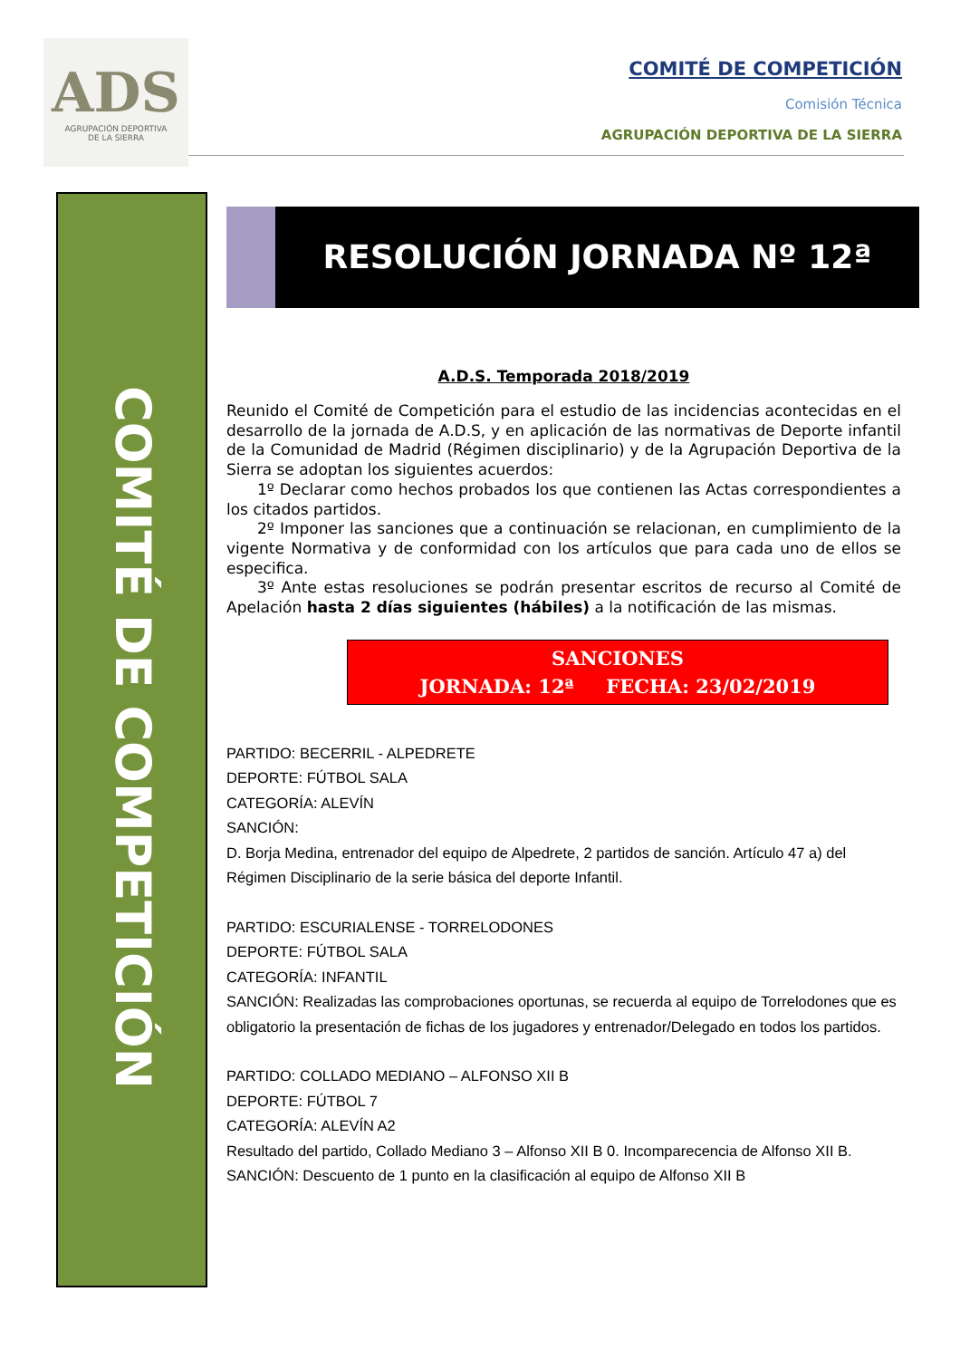ADS
AGRUPACIÓN DEPORTIVA
DE LA SIERRA
COMITÉ DE COMPETICIÓN
Comisión Técnica
AGRUPACIÓN DEPORTIVA DE LA SIERRA
COMITÉ DE COMPETICIÓN
RESOLUCIÓN JORNADA Nº 12ª
A.D.S. Temporada 2018/2019
Reunido el Comité de Competición para el estudio de las incidencias acontecidas en el desarrollo de la jornada de A.D.S, y en aplicación de las normativas de Deporte infantil de la Comunidad de Madrid (Régimen disciplinario) y de la Agrupación Deportiva de la Sierra se adoptan los siguientes acuerdos:
  1º Declarar como hechos probados los que contienen las Actas correspondientes a los citados partidos.
  2º Imponer las sanciones que a continuación se relacionan, en cumplimiento de la vigente Normativa y de conformidad con los artículos que para cada uno de ellos se especifica.
  3º Ante estas resoluciones se podrán presentar escritos de recurso al Comité de Apelación hasta 2 días siguientes (hábiles) a la notificación de las mismas.
SANCIONES
JORNADA: 12ª   FECHA: 23/02/2019
PARTIDO: BECERRIL - ALPEDRETE
DEPORTE: FÚTBOL SALA
CATEGORÍA: ALEVÍN
SANCIÓN:
D. Borja Medina, entrenador del equipo de Alpedrete, 2 partidos de sanción. Artículo 47 a) del Régimen Disciplinario de la serie básica del deporte Infantil.
PARTIDO: ESCURIALENSE - TORRELODONES
DEPORTE: FÚTBOL SALA
CATEGORÍA: INFANTIL
SANCIÓN: Realizadas las comprobaciones oportunas, se recuerda al equipo de Torrelodones que es obligatorio la presentación de fichas de los jugadores y entrenador/Delegado en todos los partidos.
PARTIDO: COLLADO MEDIANO – ALFONSO XII B
DEPORTE: FÚTBOL 7
CATEGORÍA: ALEVÍN A2
Resultado del partido, Collado Mediano 3 – Alfonso XII B 0. Incomparecencia de Alfonso XII B.
SANCIÓN: Descuento de 1 punto en la clasificación al equipo de Alfonso XII B